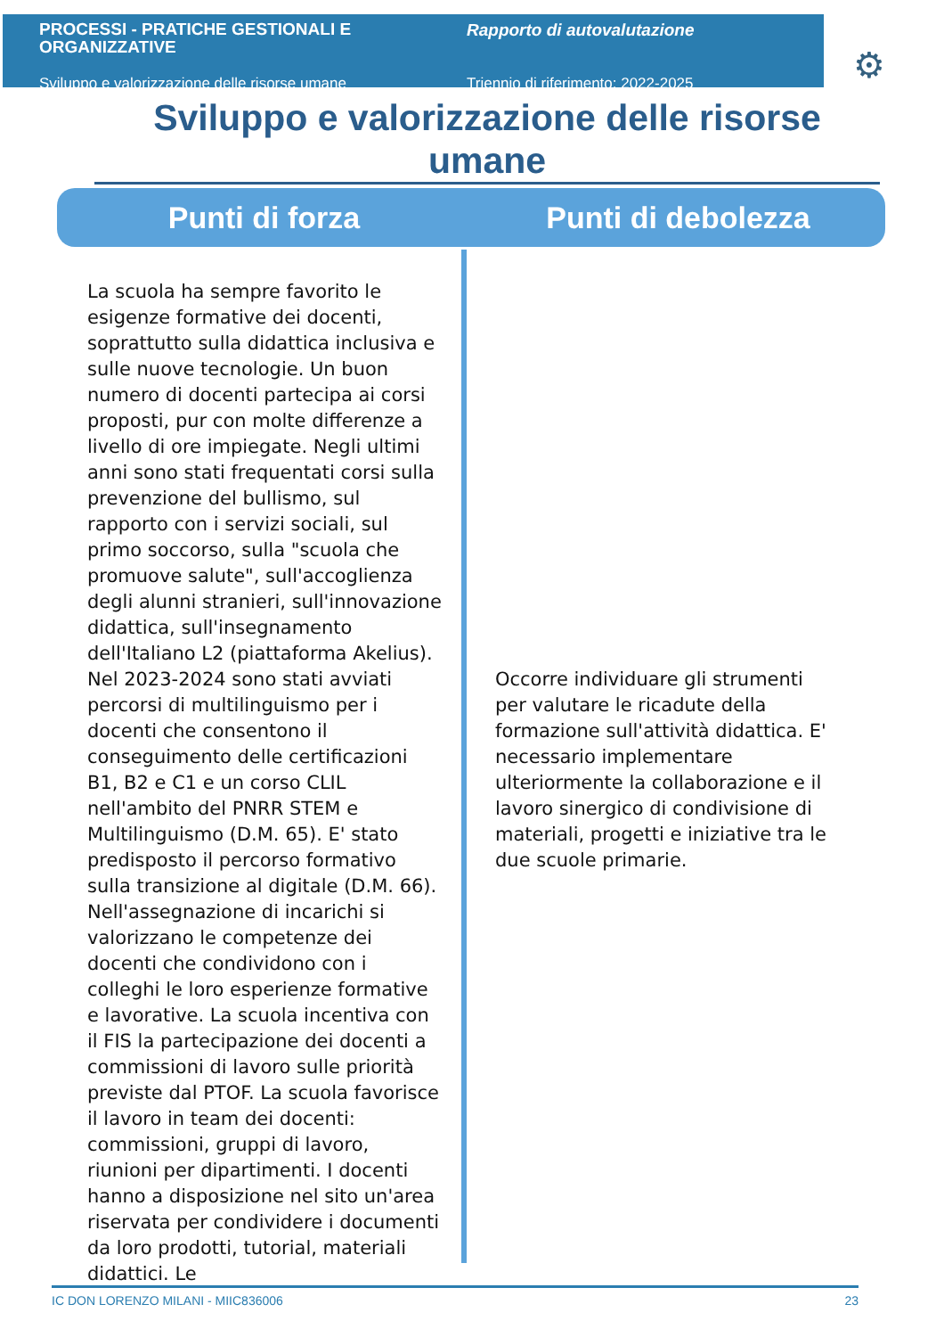PROCESSI - PRATICHE GESTIONALI E ORGANIZZATIVE
Sviluppo e valorizzazione delle risorse umane
Rapporto di autovalutazione
Triennio di riferimento: 2022-2025
⚙
Sviluppo e valorizzazione delle risorse umane
Punti di forza Punti di debolezza
La scuola ha sempre favorito le esigenze formative dei docenti, soprattutto sulla didattica inclusiva e sulle nuove tecnologie. Un buon numero di docenti partecipa ai corsi proposti, pur con molte differenze a livello di ore impiegate. Negli ultimi anni sono stati frequentati corsi sulla prevenzione del bullismo, sul rapporto con i servizi sociali, sul primo soccorso, sulla "scuola che promuove salute", sull'accoglienza degli alunni stranieri, sull'innovazione didattica, sull'insegnamento dell'Italiano L2 (piattaforma Akelius). Nel 2023-2024 sono stati avviati percorsi di multilinguismo per i docenti che consentono il conseguimento delle certificazioni B1, B2 e C1 e un corso CLIL nell'ambito del PNRR STEM e Multilinguismo (D.M. 65). E' stato predisposto il percorso formativo sulla transizione al digitale (D.M. 66). Nell'assegnazione di incarichi si valorizzano le competenze dei docenti che condividono con i colleghi le loro esperienze formative e lavorative. La scuola incentiva con il FIS la partecipazione dei docenti a commissioni di lavoro sulle priorità previste dal PTOF. La scuola favorisce il lavoro in team dei docenti: commissioni, gruppi di lavoro, riunioni per dipartimenti. I docenti hanno a disposizione nel sito un'area riservata per condividere i documenti da loro prodotti, tutorial, materiali didattici. Le
Occorre individuare gli strumenti per valutare le ricadute della formazione sull'attività didattica. E' necessario implementare ulteriormente la collaborazione e il lavoro sinergico di condivisione di materiali, progetti e iniziative tra le due scuole primarie.
IC DON LORENZO MILANI - MIIC836006 23